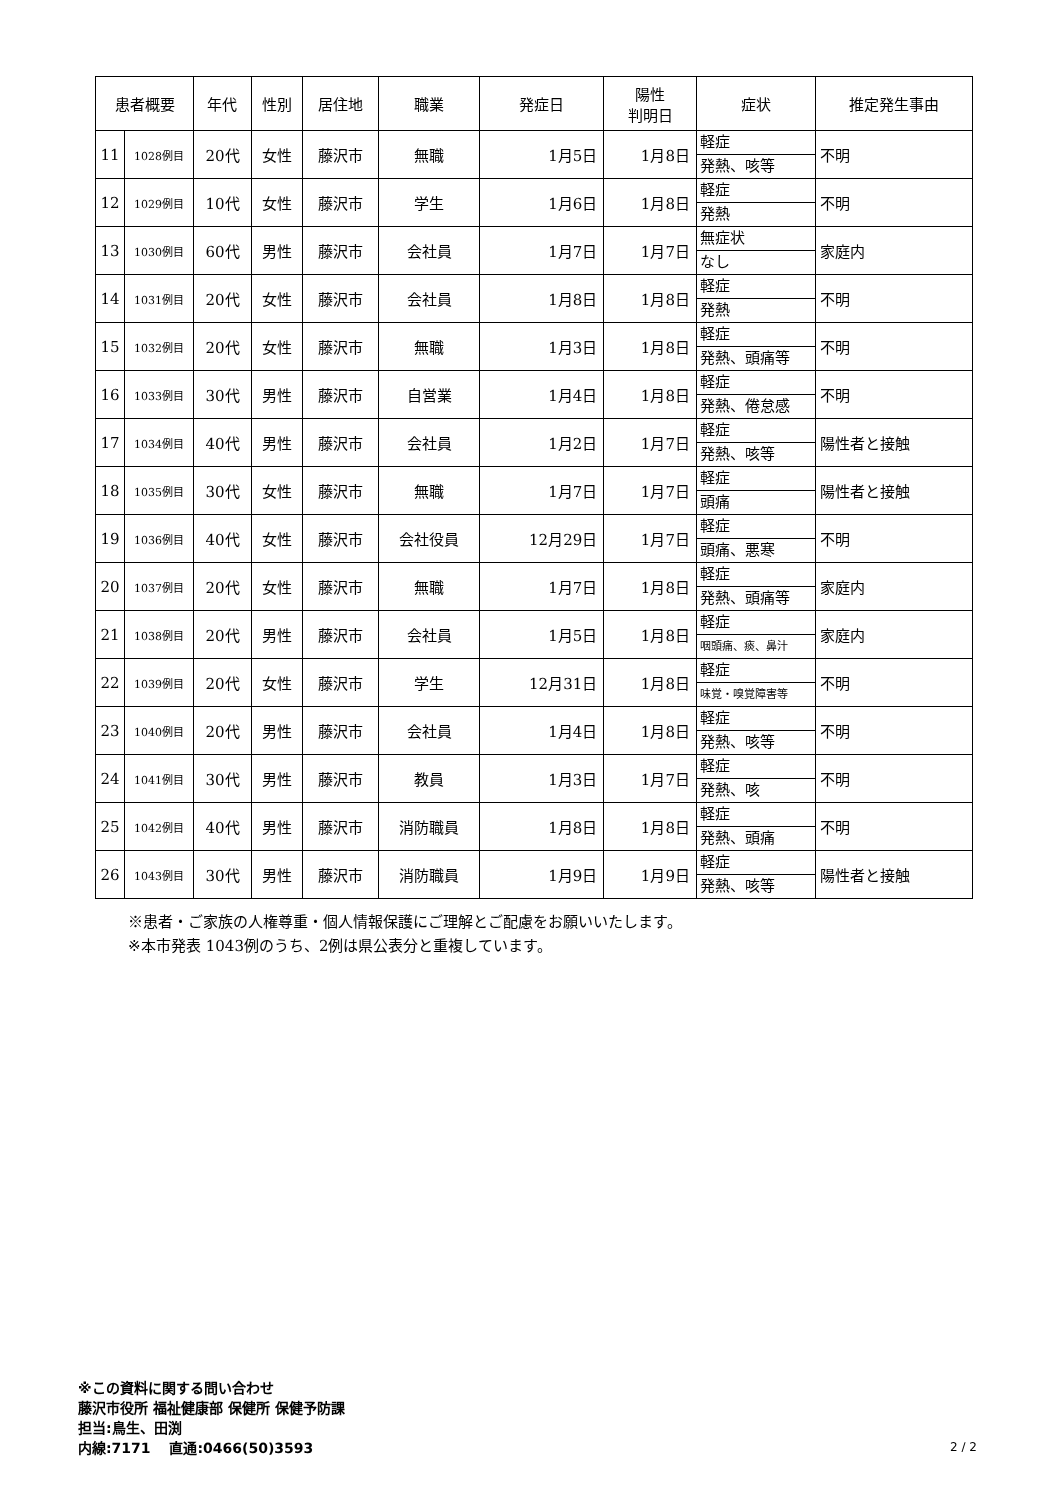| 患者概要 | | 年代 | 性別 | 居住地 | 職業 | 発症日 | 陽性 判明日 | 症状 | 推定発生事由 |
| --- | --- | --- | --- | --- | --- | --- | --- | --- | --- |
| 11 | 1028例目 | 20代 | 女性 | 藤沢市 | 無職 | 1月5日 | 1月8日 | 軽症 発熱、咳等 | 不明 |
| 12 | 1029例目 | 10代 | 女性 | 藤沢市 | 学生 | 1月6日 | 1月8日 | 軽症 発熱 | 不明 |
| 13 | 1030例目 | 60代 | 男性 | 藤沢市 | 会社員 | 1月7日 | 1月7日 | 無症状 なし | 家庭内 |
| 14 | 1031例目 | 20代 | 女性 | 藤沢市 | 会社員 | 1月8日 | 1月8日 | 軽症 発熱 | 不明 |
| 15 | 1032例目 | 20代 | 女性 | 藤沢市 | 無職 | 1月3日 | 1月8日 | 軽症 発熱、頭痛等 | 不明 |
| 16 | 1033例目 | 30代 | 男性 | 藤沢市 | 自営業 | 1月4日 | 1月8日 | 軽症 発熱、倦怠感 | 不明 |
| 17 | 1034例目 | 40代 | 男性 | 藤沢市 | 会社員 | 1月2日 | 1月7日 | 軽症 発熱、咳等 | 陽性者と接触 |
| 18 | 1035例目 | 30代 | 女性 | 藤沢市 | 無職 | 1月7日 | 1月7日 | 軽症 頭痛 | 陽性者と接触 |
| 19 | 1036例目 | 40代 | 女性 | 藤沢市 | 会社役員 | 12月29日 | 1月7日 | 軽症 頭痛、悪寒 | 不明 |
| 20 | 1037例目 | 20代 | 女性 | 藤沢市 | 無職 | 1月7日 | 1月8日 | 軽症 発熱、頭痛等 | 家庭内 |
| 21 | 1038例目 | 20代 | 男性 | 藤沢市 | 会社員 | 1月5日 | 1月8日 | 軽症 咽頭痛、痰、鼻汁 | 家庭内 |
| 22 | 1039例目 | 20代 | 女性 | 藤沢市 | 学生 | 12月31日 | 1月8日 | 軽症 味覚・嗅覚障害等 | 不明 |
| 23 | 1040例目 | 20代 | 男性 | 藤沢市 | 会社員 | 1月4日 | 1月8日 | 軽症 発熱、咳等 | 不明 |
| 24 | 1041例目 | 30代 | 男性 | 藤沢市 | 教員 | 1月3日 | 1月7日 | 軽症 発熱、咳 | 不明 |
| 25 | 1042例目 | 40代 | 男性 | 藤沢市 | 消防職員 | 1月8日 | 1月8日 | 軽症 発熱、頭痛 | 不明 |
| 26 | 1043例目 | 30代 | 男性 | 藤沢市 | 消防職員 | 1月9日 | 1月9日 | 軽症 発熱、咳等 | 陽性者と接触 |
※患者・ご家族の人権尊重・個人情報保護にご理解とご配慮をお願いいたします。
※本市発表 1043例のうち、2例は県公表分と重複しています。
※この資料に関する問い合わせ
藤沢市役所 福祉健康部 保健所 保健予防課
担当:鳥生、田渕
内線:7171　 直通:0466(50)3593
2 / 2